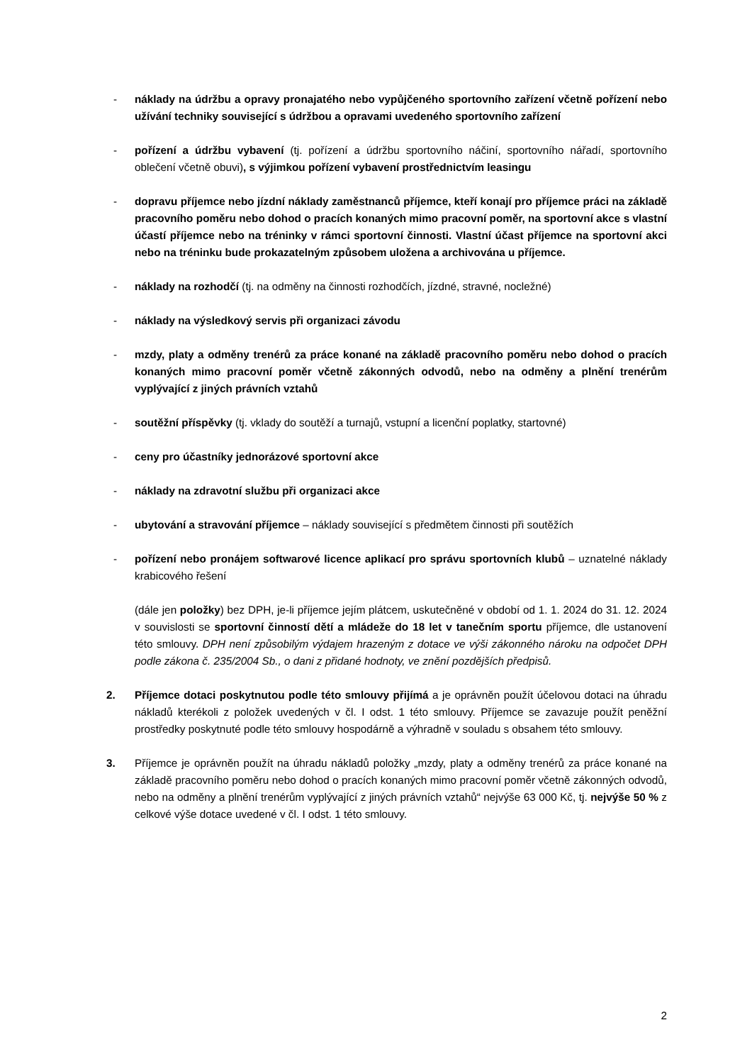- náklady na údržbu a opravy pronajatého nebo vypůjčeného sportovního zařízení včetně pořízení nebo užívání techniky související s údržbou a opravami uvedeného sportovního zařízení
- pořízení a údržbu vybavení (tj. pořízení a údržbu sportovního náčiní, sportovního nářadí, sportovního oblečení včetně obuvi), s výjimkou pořízení vybavení prostřednictvím leasingu
- dopravu příjemce nebo jízdní náklady zaměstnanců příjemce, kteří konají pro příjemce práci na základě pracovního poměru nebo dohod o pracích konaných mimo pracovní poměr, na sportovní akce s vlastní účastí příjemce nebo na tréninky v rámci sportovní činnosti. Vlastní účast příjemce na sportovní akci nebo na tréninku bude prokazatelným způsobem uložena a archivována u příjemce.
- náklady na rozhodčí (tj. na odměny na činnosti rozhodčích, jízdné, stravné, nocležné)
- náklady na výsledkový servis při organizaci závodu
- mzdy, platy a odměny trenérů za práce konané na základě pracovního poměru nebo dohod o pracích konaných mimo pracovní poměr včetně zákonných odvodů, nebo na odměny a plnění trenérům vyplývající z jiných právních vztahů
- soutěžní příspěvky (tj. vklady do soutěží a turnajů, vstupní a licenční poplatky, startovné)
- ceny pro účastníky jednorázové sportovní akce
- náklady na zdravotní službu při organizaci akce
- ubytování a stravování příjemce – náklady související s předmětem činnosti při soutěžích
- pořízení nebo pronájem softwarové licence aplikací pro správu sportovních klubů – uznatelné náklady krabicového řešení
(dále jen položky) bez DPH, je-li příjemce jejím plátcem, uskutečněné v období od 1. 1. 2024 do 31. 12. 2024 v souvislosti se sportovní činností dětí a mládeže do 18 let v tanečním sportu příjemce, dle ustanovení této smlouvy. DPH není způsobilým výdajem hrazeným z dotace ve výši zákonného nároku na odpočet DPH podle zákona č. 235/2004 Sb., o dani z přidané hodnoty, ve znění pozdějších předpisů.
2. Příjemce dotaci poskytnutou podle této smlouvy přijímá a je oprávněn použít účelovou dotaci na úhradu nákladů kterékoli z položek uvedených v čl. I odst. 1 této smlouvy. Příjemce se zavazuje použít peněžní prostředky poskytnuté podle této smlouvy hospodárně a výhradně v souladu s obsahem této smlouvy.
3. Příjemce je oprávněn použít na úhradu nákladů položky „mzdy, platy a odměny trenérů za práce konané na základě pracovního poměru nebo dohod o pracích konaných mimo pracovní poměr včetně zákonných odvodů, nebo na odměny a plnění trenérům vyplývající z jiných právních vztahů“ nejvýše 63 000 Kč, tj. nejvýše 50 % z celkové výše dotace uvedené v čl. I odst. 1 této smlouvy.
2